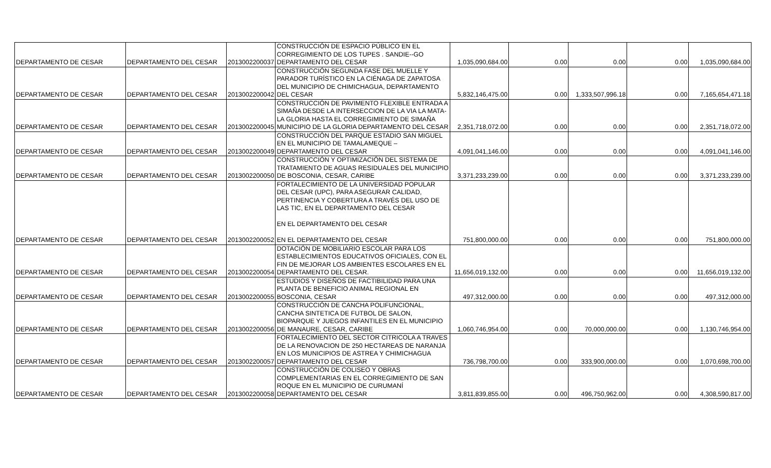| DEPARTAMENTO DE CESAR | DEPARTAMENTO DEL CESAR | 2013002200037 | CONSTRUCCIÓN DE ESPACIO PÚBLICO EN EL CORREGIMIENTO DE LOS TUPES . SANDIE--GO DEPARTAMENTO DEL CESAR | 1,035,090,684.00 | 0.00 | 0.00 | 0.00 | 1,035,090,684.00 |
| DEPARTAMENTO DE CESAR | DEPARTAMENTO DEL CESAR | 2013002200042 | CONSTRUCCIÓN SEGUNDA FASE DEL MUELLE Y PARADOR TURÍSTICO EN LA CIÉNAGA DE ZAPATOSA DEL MUNICIPIO DE CHIMICHAGUA, DEPARTAMENTO DEL CESAR | 5,832,146,475.00 | 0.00 | 1,333,507,996.18 | 0.00 | 7,165,654,471.18 |
| DEPARTAMENTO DE CESAR | DEPARTAMENTO DEL CESAR | 2013002200045 | CONSTRUCCIÓN DE PAVIMENTO FLEXIBLE ENTRADA A SIMAÑA DESDE LA INTERSECCION DE LA VIA LA MATA- LA GLORIA HASTA EL CORREGIMIENTO DE SIMAÑA MUNICIPIO DE LA GLORIA DEPARTAMENTO DEL CESAR | 2,351,718,072.00 | 0.00 | 0.00 | 0.00 | 2,351,718,072.00 |
| DEPARTAMENTO DE CESAR | DEPARTAMENTO DEL CESAR | 2013002200049 | CONSTRUCCIÓN DEL PARQUE ESTADIO SAN MIGUEL EN EL MUNICIPIO DE TAMALAMEQUE – DEPARTAMENTO DEL CESAR | 4,091,041,146.00 | 0.00 | 0.00 | 0.00 | 4,091,041,146.00 |
| DEPARTAMENTO DE CESAR | DEPARTAMENTO DEL CESAR | 2013002200050 | CONSTRUCCIÓN Y OPTIMIZACIÓN DEL SISTEMA DE TRATAMIENTO DE AGUAS RESIDUALES DEL MUNICIPIO DE BOSCONIA, CESAR, CARIBE | 3,371,233,239.00 | 0.00 | 0.00 | 0.00 | 3,371,233,239.00 |
| DEPARTAMENTO DE CESAR | DEPARTAMENTO DEL CESAR | 2013002200052 | FORTALECIMIENTO DE LA UNIVERSIDAD POPULAR DEL CESAR (UPC), PARA ASEGURAR CALIDAD, PERTINENCIA Y COBERTURA A TRAVÉS DEL USO DE LAS TIC, EN EL DEPARTAMENTO DEL CESAR EN EL DEPARTAMENTO DEL CESAR EN EL DEPARTAMENTO DEL CESAR | 751,800,000.00 | 0.00 | 0.00 | 0.00 | 751,800,000.00 |
| DEPARTAMENTO DE CESAR | DEPARTAMENTO DEL CESAR | 2013002200054 | DOTACIÓN DE MOBILIARIO ESCOLAR PARA LOS ESTABLECIMIENTOS EDUCATIVOS OFICIALES, CON EL FIN DE MEJORAR LOS AMBIENTES ESCOLARES EN EL DEPARTAMENTO DEL CESAR. | 11,656,019,132.00 | 0.00 | 0.00 | 0.00 | 11,656,019,132.00 |
| DEPARTAMENTO DE CESAR | DEPARTAMENTO DEL CESAR | 2013002200055 | ESTUDIOS Y DISEÑOS DE FACTIBILIDAD PARA UNA PLANTA DE BENEFICIO ANIMAL REGIONAL EN BOSCONIA, CESAR | 497,312,000.00 | 0.00 | 0.00 | 0.00 | 497,312,000.00 |
| DEPARTAMENTO DE CESAR | DEPARTAMENTO DEL CESAR | 2013002200056 | CONSTRUCCIÓN DE CANCHA POLIFUNCIONAL, CANCHA SINTETICA DE FUTBOL DE SALON, BIOPARQUE Y JUEGOS INFANTILES EN EL MUNICIPIO DE MANAURE, CESAR, CARIBE | 1,060,746,954.00 | 0.00 | 70,000,000.00 | 0.00 | 1,130,746,954.00 |
| DEPARTAMENTO DE CESAR | DEPARTAMENTO DEL CESAR | 2013002200057 | FORTALECIMIENTO DEL SECTOR CITRICOLA A TRAVES DE LA RENOVACION DE 250 HECTAREAS DE NARANJA EN LOS MUNICIPIOS DE ASTREA Y CHIMICHAGUA DEPARTAMENTO DEL CESAR | 736,798,700.00 | 0.00 | 333,900,000.00 | 0.00 | 1,070,698,700.00 |
| DEPARTAMENTO DE CESAR | DEPARTAMENTO DEL CESAR | 2013002200058 | CONSTRUCCIÓN DE COLISEO Y OBRAS COMPLEMENTARIAS EN EL CORREGIMIENTO DE SAN ROQUE EN EL MUNICIPIO DE CURUMANÍ DEPARTAMENTO DEL CESAR | 3,811,839,855.00 | 0.00 | 496,750,962.00 | 0.00 | 4,308,590,817.00 |